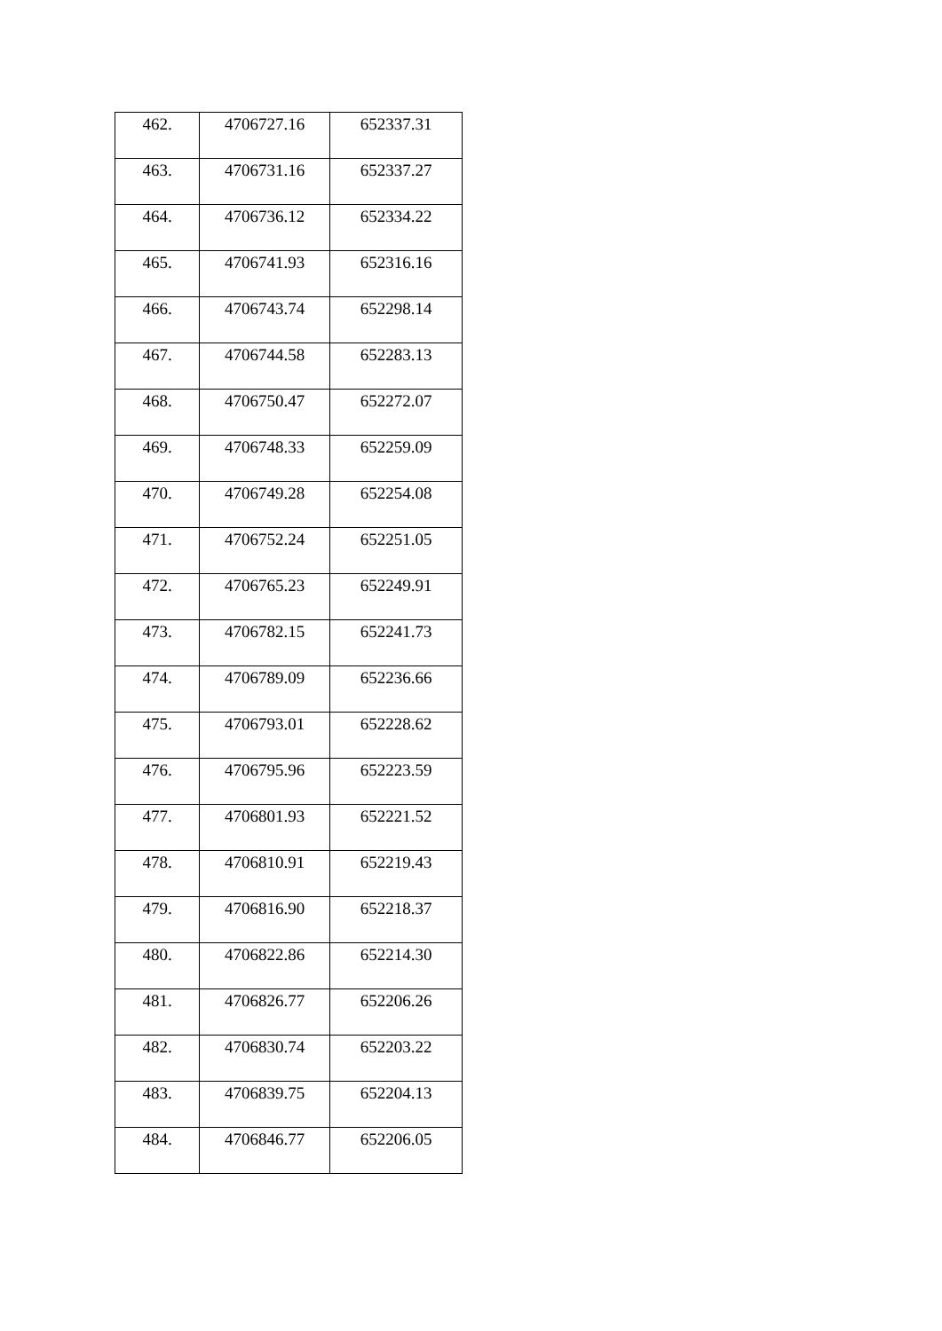| 462. | 4706727.16 | 652337.31 |
| 463. | 4706731.16 | 652337.27 |
| 464. | 4706736.12 | 652334.22 |
| 465. | 4706741.93 | 652316.16 |
| 466. | 4706743.74 | 652298.14 |
| 467. | 4706744.58 | 652283.13 |
| 468. | 4706750.47 | 652272.07 |
| 469. | 4706748.33 | 652259.09 |
| 470. | 4706749.28 | 652254.08 |
| 471. | 4706752.24 | 652251.05 |
| 472. | 4706765.23 | 652249.91 |
| 473. | 4706782.15 | 652241.73 |
| 474. | 4706789.09 | 652236.66 |
| 475. | 4706793.01 | 652228.62 |
| 476. | 4706795.96 | 652223.59 |
| 477. | 4706801.93 | 652221.52 |
| 478. | 4706810.91 | 652219.43 |
| 479. | 4706816.90 | 652218.37 |
| 480. | 4706822.86 | 652214.30 |
| 481. | 4706826.77 | 652206.26 |
| 482. | 4706830.74 | 652203.22 |
| 483. | 4706839.75 | 652204.13 |
| 484. | 4706846.77 | 652206.05 |